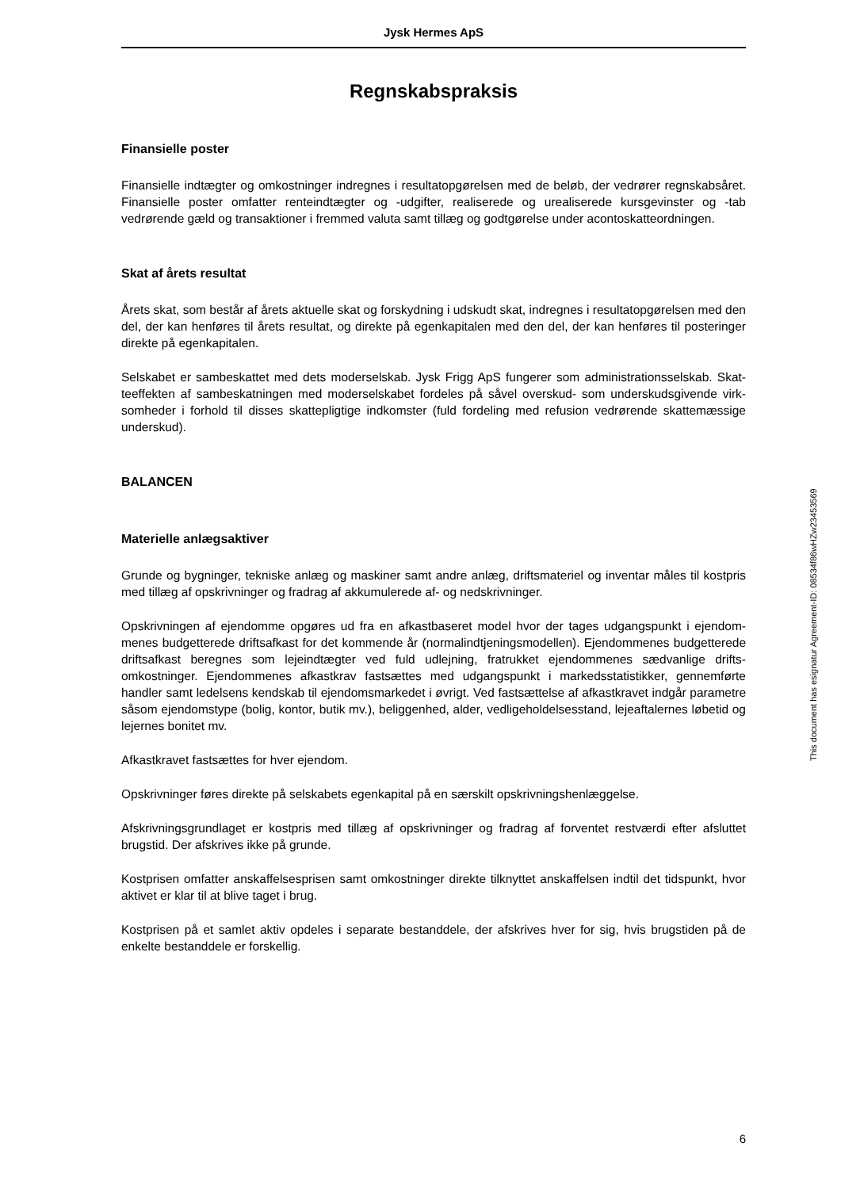Jysk Hermes ApS
Regnskabspraksis
Finansielle poster
Finansielle indtægter og omkostninger indregnes i resultatopgørelsen med de beløb, der vedrører regnskabs­året. Finansielle poster omfatter renteindtægter og -udgifter, realiserede og urealiserede kursgevinster og -tab vedrørende gæld og transaktioner i fremmed valuta samt tillæg og godtgørelse under acontoskatteordningen.
Skat af årets resultat
Årets skat, som består af årets aktuelle skat og forskydning i udskudt skat, indregnes i resultatopgørelsen med den del, der kan henføres til årets resultat, og direkte på egenkapitalen med den del, der kan henføres til po­steringer direkte på egenkapitalen.
Selskabet er sambeskattet med dets moderselskab. Jysk Frigg ApS fungerer som administrationsselskab. Skat­teeffekten af sambeskatningen med moderselskabet fordeles på såvel overskud- som underskudsgivende virk­somheder i forhold til disses skattepligtige indkomster (fuld fordeling med refusion vedrørende skattemæssige underskud).
BALANCEN
Materielle anlægsaktiver
Grunde og bygninger, tekniske anlæg og maskiner samt andre anlæg, driftsmateriel og inventar måles til kost­pris med tillæg af opskrivninger og fradrag af akkumulerede af- og nedskrivninger.
Opskrivningen af ejendomme opgøres ud fra en afkastbaseret model hvor der tages udgangspunkt i ejendom­menes budgetterede driftsafkast for det kommende år (normalindtjeningsmodellen). Ejendommenes budgette­rede driftsafkast beregnes som lejeindtægter ved fuld udlejning, fratrukket ejendommenes sædvanlige drifts­omkostninger. Ejendommenes afkastkrav fastsættes med udgangspunkt i markedsstatistikker, gennemførte handler samt ledelsens kendskab til ejendomsmarkedet i øvrigt. Ved fastsættelse af afkastkravet indgår para­metre såsom ejendomstype (bolig, kontor, butik mv.), beliggenhed, alder, vedligeholdelsesstand, lejeaftalernes løbetid og lejernes bonitet mv.
Afkastkravet fastsættes for hver ejendom.
Opskrivninger føres direkte på selskabets egenkapital på en særskilt opskrivningshenlæggelse.
Afskrivningsgrundlaget er kostpris med tillæg af opskrivninger og fradrag af forventet restværdi efter afsluttet brugstid. Der afskrives ikke på grunde.
Kostprisen omfatter anskaffelsesprisen samt omkostninger direkte tilknyttet anskaffelsen indtil det tidspunkt, hvor aktivet er klar til at blive taget i brug.
Kostprisen på et samlet aktiv opdeles i separate bestanddele, der afskrives hver for sig, hvis brugstiden på de enkelte bestanddele er forskellig.
This document has esignatur Agreement-ID: 08534f86wHZw23453569
6